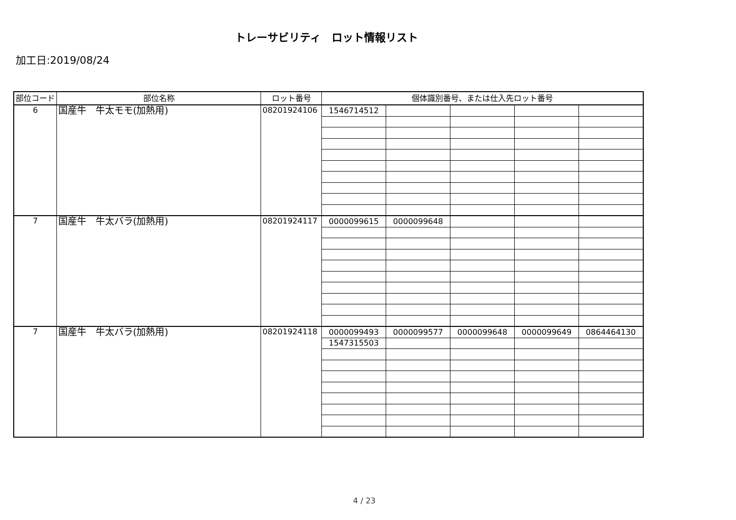トレーサビリティ　ロット情報リスト
加工日:2019/08/24
| 部位コード | 部位名称 | ロット番号 | 個体識別番号、または仕入先ロット番号 | | | | |
| --- | --- | --- | --- | --- | --- | --- | --- |
| 6 | 国産牛 牛太モモ(加熱用) | 08201924106 | 1546714512 | | | | |
| 7 | 国産牛 牛太バラ(加熱用) | 08201924117 | 0000099615 | 0000099648 | | | |
| 7 | 国産牛 牛太バラ(加熱用) | 08201924118 | 0000099493 | 0000099577 | 0000099648 | 0000099649 | 0864464130 |
| | | | 1547315503 | | | | |
4 / 23